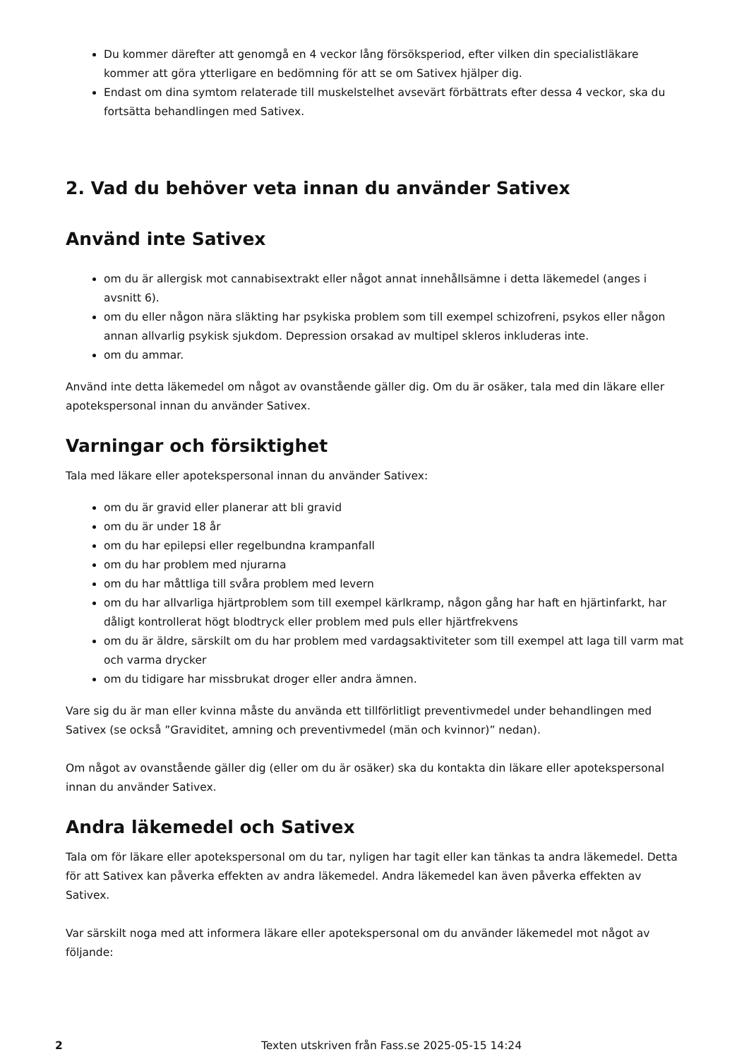Du kommer därefter att genomgå en 4 veckor lång försöksperiod, efter vilken din specialistläkare kommer att göra ytterligare en bedömning för att se om Sativex hjälper dig.
Endast om dina symtom relaterade till muskelstelhet avsevärt förbättrats efter dessa 4 veckor, ska du fortsätta behandlingen med Sativex.
2. Vad du behöver veta innan du använder Sativex
Använd inte Sativex
om du är allergisk mot cannabisextrakt eller något annat innehållsämne i detta läkemedel (anges i avsnitt 6).
om du eller någon nära släkting har psykiska problem som till exempel schizofreni, psykos eller någon annan allvarlig psykisk sjukdom. Depression orsakad av multipel skleros inkluderas inte.
om du ammar.
Använd inte detta läkemedel om något av ovanstående gäller dig. Om du är osäker, tala med din läkare eller apotekspersonal innan du använder Sativex.
Varningar och försiktighet
Tala med läkare eller apotekspersonal innan du använder Sativex:
om du är gravid eller planerar att bli gravid
om du är under 18 år
om du har epilepsi eller regelbundna krampanfall
om du har problem med njurarna
om du har måttliga till svåra problem med levern
om du har allvarliga hjärtproblem som till exempel kärlkramp, någon gång har haft en hjärtinfarkt, har dåligt kontrollerat högt blodtryck eller problem med puls eller hjärtfrekvens
om du är äldre, särskilt om du har problem med vardagsaktiviteter som till exempel att laga till varm mat och varma drycker
om du tidigare har missbrukat droger eller andra ämnen.
Vare sig du är man eller kvinna måste du använda ett tillförlitligt preventivmedel under behandlingen med Sativex (se också ”Graviditet, amning och preventivmedel (män och kvinnor)” nedan).
Om något av ovanstående gäller dig (eller om du är osäker) ska du kontakta din läkare eller apotekspersonal innan du använder Sativex.
Andra läkemedel och Sativex
Tala om för läkare eller apotekspersonal om du tar, nyligen har tagit eller kan tänkas ta andra läkemedel. Detta för att Sativex kan påverka effekten av andra läkemedel. Andra läkemedel kan även påverka effekten av Sativex.
Var särskilt noga med att informera läkare eller apotekspersonal om du använder läkemedel mot något av följande:
2 Texten utskriven från Fass.se 2025-05-15 14:24